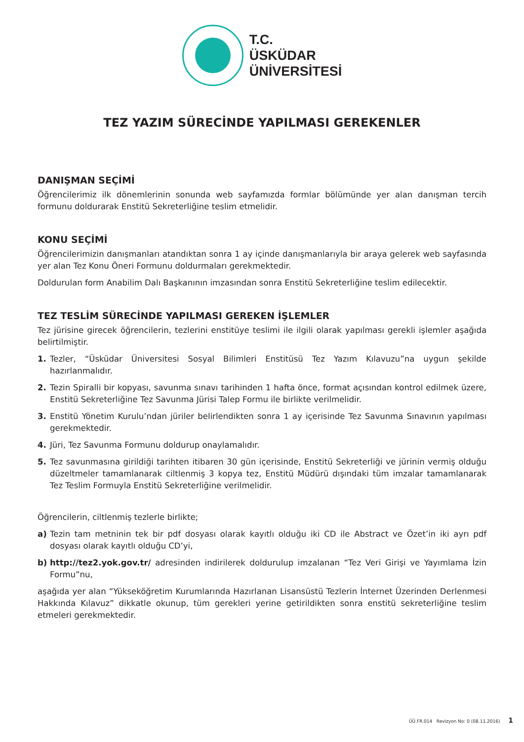T.C.
ÜSKÜDAR
ÜNİVERSİTESİ
TEZ YAZIM SÜRECİNDE YAPILMASI GEREKENLER
DANIŞMAN SEÇİMİ
Öğrencilerimiz ilk dönemlerinin sonunda web sayfamızda formlar bölümünde yer alan danışman tercih formunu doldurarak Enstitü Sekreterliğine teslim etmelidir.
KONU SEÇİMİ
Öğrencilerimizin danışmanları atandıktan sonra 1 ay içinde danışmanlarıyla bir araya gelerek web sayfasında yer alan Tez Konu Öneri Formunu doldurmaları gerekmektedir.
Doldurulan form Anabilim Dalı Başkanının imzasından sonra Enstitü Sekreterliğine teslim edilecektir.
TEZ TESLİM SÜRECİNDE YAPILMASI GEREKEN İŞLEMLER
Tez jürisine girecek öğrencilerin, tezlerini enstitüye teslimi ile ilgili olarak yapılması gerekli işlemler aşağıda belirtilmiştir.
1. Tezler, “Üsküdar Üniversitesi Sosyal Bilimleri Enstitüsü Tez Yazım Kılavuzu”na uygun şekilde hazırlanmalıdır.
2. Tezin Spiralli bir kopyası, savunma sınavı tarihinden 1 hafta önce, format açısından kontrol edilmek üzere, Enstitü Sekreterliğine Tez Savunma Jürisi Talep Formu ile birlikte verilmelidir.
3. Enstitü Yönetim Kurulu’ndan jüriler belirlendikten sonra 1 ay içerisinde Tez Savunma Sınavının yapılması gerekmektedir.
4. Jüri, Tez Savunma Formunu doldurup onaylamalıdır.
5. Tez savunmasına girildiği tarihten itibaren 30 gün içerisinde, Enstitü Sekreterliği ve jürinin vermiş olduğu düzeltmeler tamamlanarak ciltlenmiş 3 kopya tez, Enstitü Müdürü dışındaki tüm imzalar tamamlanarak Tez Teslim Formuyla Enstitü Sekreterliğine verilmelidir.
Öğrencilerin, ciltlenmiş tezlerle birlikte;
a) Tezin tam metninin tek bir pdf dosyası olarak kayıtlı olduğu iki CD ile Abstract ve Özet’in iki ayrı pdf dosyası olarak kayıtlı olduğu CD’yi,
b) http://tez2.yok.gov.tr/ adresinden indirilerek doldurulup imzalanan “Tez Veri Girişi ve Yayımlama İzin Formu”nu,
aşağıda yer alan “Yükseköğretim Kurumlarında Hazırlanan Lisansüstü Tezlerin İnternet Üzerinden Derlenmesi Hakkında Kılavuz” dikkatle okunup, tüm gerekleri yerine getirildikten sonra enstitü sekreterliğine teslim etmeleri gerekmektedir.
ÜÜ.FR.014 Revizyon No: 0 (08.11.2016) 1